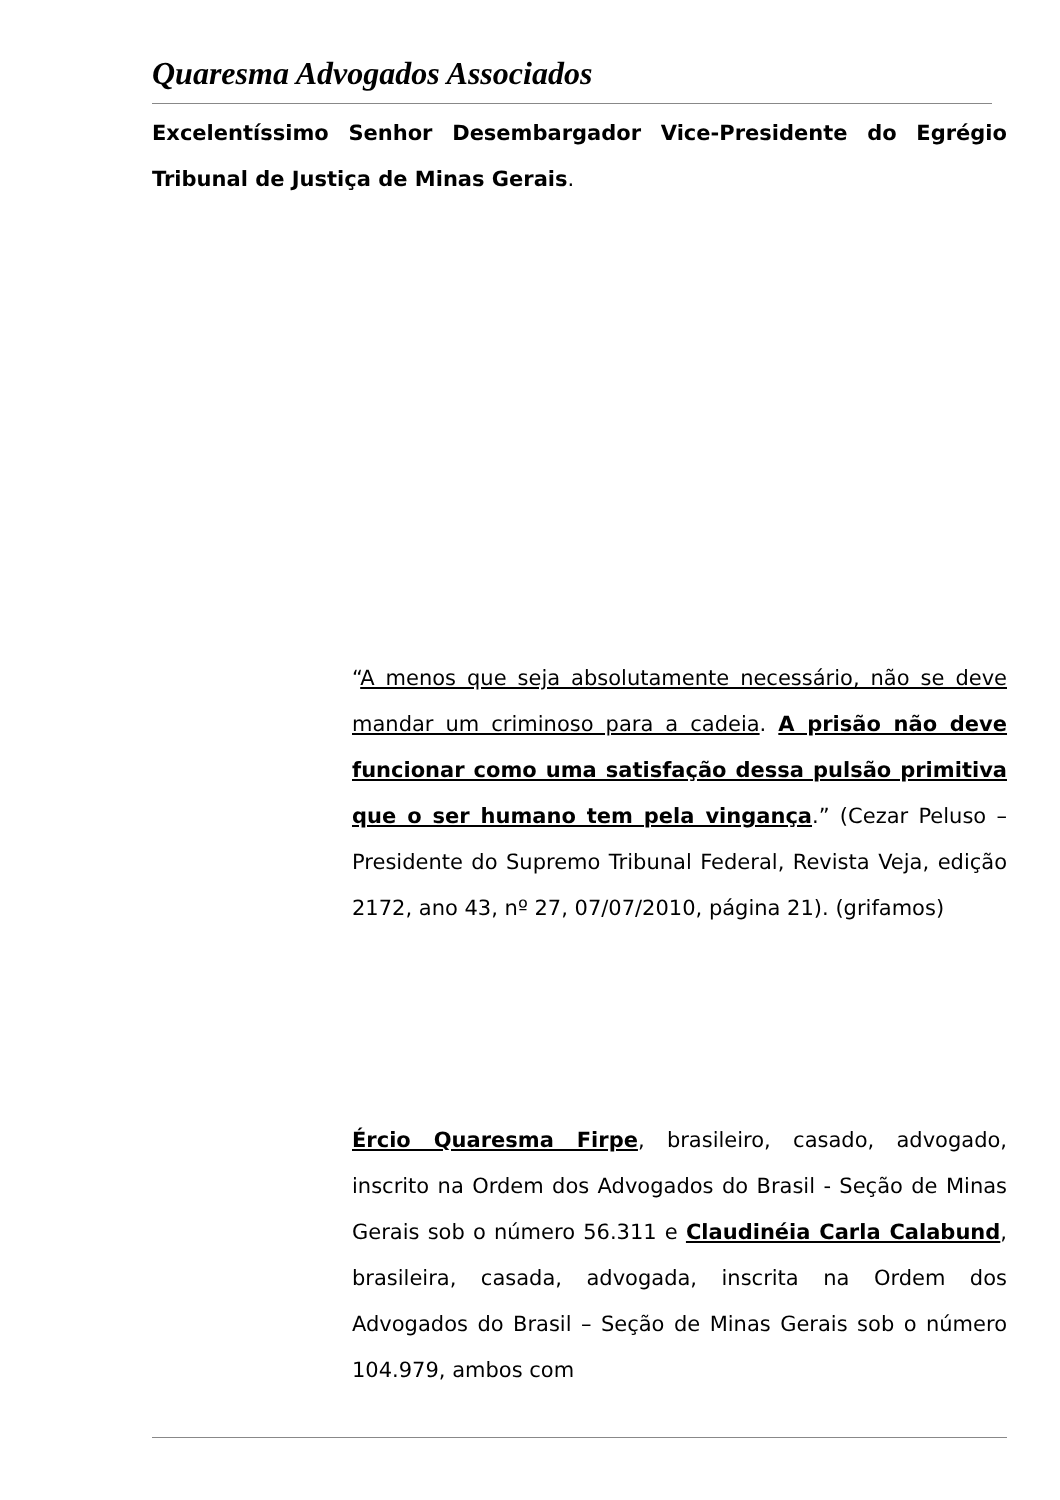Quaresma Advogados Associados
Excelentíssimo Senhor Desembargador Vice-Presidente do Egrégio Tribunal de Justiça de Minas Gerais.
“A menos que seja absolutamente necessário, não se deve mandar um criminoso para a cadeia. A prisão não deve funcionar como uma satisfação dessa pulsão primitiva que o ser humano tem pela vingança.” (Cezar Peluso – Presidente do Supremo Tribunal Federal, Revista Veja, edição 2172, ano 43, nº 27, 07/07/2010, página 21). (grifamos)
Ércio Quaresma Firpe, brasileiro, casado, advogado, inscrito na Ordem dos Advogados do Brasil - Seção de Minas Gerais sob o número 56.311 e Claudinéia Carla Calabund, brasileira, casada, advogada, inscrita na Ordem dos Advogados do Brasil – Seção de Minas Gerais sob o número 104.979, ambos com